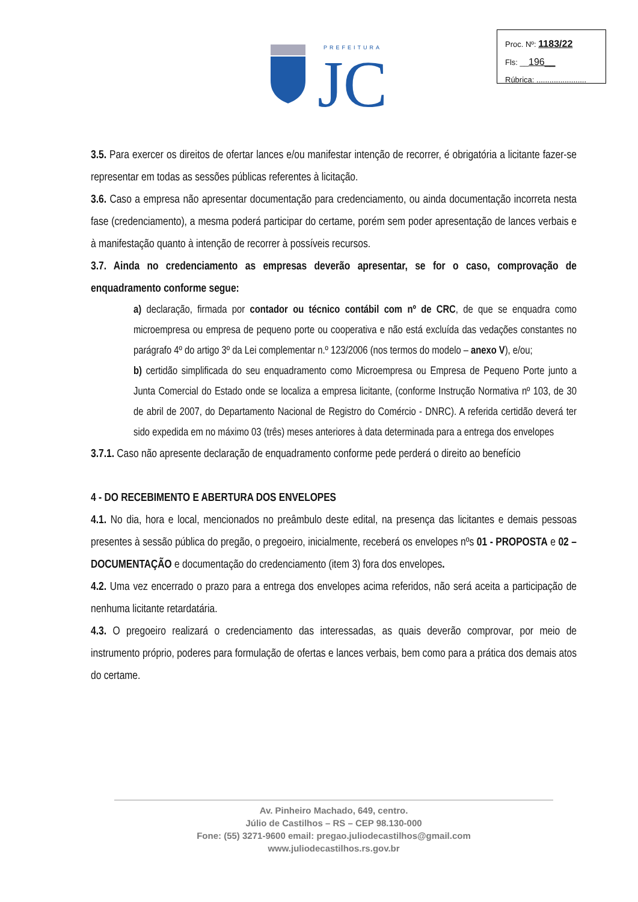PREFEITURA
JC
Proc. Nº: 1183/22
Fls: __196__
Rúbrica: .......................
3.5. Para exercer os direitos de ofertar lances e/ou manifestar intenção de recorrer, é obrigatória a licitante fazer-se representar em todas as sessões públicas referentes à licitação.
3.6. Caso a empresa não apresentar documentação para credenciamento, ou ainda documentação incorreta nesta fase (credenciamento), a mesma poderá participar do certame, porém sem poder apresentação de lances verbais e à manifestação quanto à intenção de recorrer à possíveis recursos.
3.7. Ainda no credenciamento as empresas deverão apresentar, se for o caso, comprovação de enquadramento conforme segue:
a) declaração, firmada por contador ou técnico contábil com nº de CRC, de que se enquadra como microempresa ou empresa de pequeno porte ou cooperativa e não está excluída das vedações constantes no parágrafo 4º do artigo 3º da Lei complementar n.º 123/2006 (nos termos do modelo – anexo V), e/ou;
b) certidão simplificada do seu enquadramento como Microempresa ou Empresa de Pequeno Porte junto a Junta Comercial do Estado onde se localiza a empresa licitante, (conforme Instrução Normativa nº 103, de 30 de abril de 2007, do Departamento Nacional de Registro do Comércio - DNRC). A referida certidão deverá ter sido expedida em no máximo 03 (três) meses anteriores à data determinada para a entrega dos envelopes
3.7.1. Caso não apresente declaração de enquadramento conforme pede perderá o direito ao benefício
4 - DO RECEBIMENTO E ABERTURA DOS ENVELOPES
4.1. No dia, hora e local, mencionados no preâmbulo deste edital, na presença das licitantes e demais pessoas presentes à sessão pública do pregão, o pregoeiro, inicialmente, receberá os envelopes nºs 01 - PROPOSTA e 02 – DOCUMENTAÇÃO e documentação do credenciamento (item 3) fora dos envelopes.
4.2. Uma vez encerrado o prazo para a entrega dos envelopes acima referidos, não será aceita a participação de nenhuma licitante retardatária.
4.3. O pregoeiro realizará o credenciamento das interessadas, as quais deverão comprovar, por meio de instrumento próprio, poderes para formulação de ofertas e lances verbais, bem como para a prática dos demais atos do certame.
Av. Pinheiro Machado, 649, centro.
Júlio de Castilhos – RS – CEP 98.130-000
Fone: (55) 3271-9600 email: pregao.juliodecastilhos@gmail.com
www.juliodecastilhos.rs.gov.br